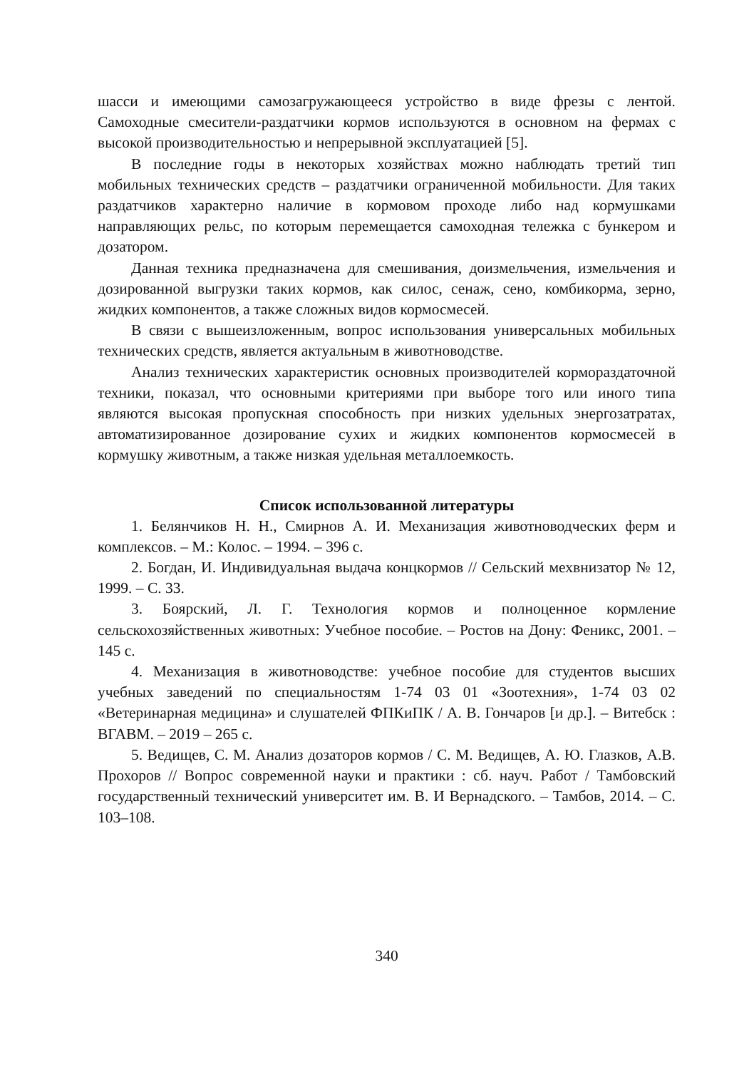шасси и имеющими самозагружающееся устройство в виде фрезы с лентой. Самоходные смесители-раздатчики кормов используются в основном на фермах с высокой производительностью и непрерывной эксплуатацией [5].
В последние годы в некоторых хозяйствах можно наблюдать третий тип мобильных технических средств – раздатчики ограниченной мобильности. Для таких раздатчиков характерно наличие в кормовом проходе либо над кормушками направляющих рельс, по которым перемещается самоходная тележка с бункером и дозатором.
Данная техника предназначена для смешивания, доизмельчения, измельчения и дозированной выгрузки таких кормов, как силос, сенаж, сено, комбикорма, зерно, жидких компонентов, а также сложных видов кормосмесей.
В связи с вышеизложенным, вопрос использования универсальных мобильных технических средств, является актуальным в животноводстве.
Анализ технических характеристик основных производителей кормораздаточной техники, показал, что основными критериями при выборе того или иного типа являются высокая пропускная способность при низких удельных энергозатратах, автоматизированное дозирование сухих и жидких компонентов кормосмесей в кормушку животным, а также низкая удельная металлоемкость.
Список использованной литературы
1. Белянчиков Н. Н., Смирнов А. И. Механизация животноводческих ферм и комплексов. – М.: Колос. – 1994. – 396 с.
2. Богдан, И. Индивидуальная выдача концкормов // Сельский мехвнизатор № 12, 1999. – С. 33.
3. Боярский, Л. Г. Технология кормов и полноценное кормление сельскохозяйственных животных: Учебное пособие. – Ростов на Дону: Феникс, 2001. – 145 с.
4. Механизация в животноводстве: учебное пособие для студентов высших учебных заведений по специальностям 1-74 03 01 «Зоотехния», 1-74 03 02 «Ветеринарная медицина» и слушателей ФПКиПК / А. В. Гончаров [и др.]. – Витебск : ВГАВМ. – 2019 – 265 с.
5. Ведищев, С. М. Анализ дозаторов кормов / С. М. Ведищев, А. Ю. Глазков, А.В. Прохоров // Вопрос современной науки и практики : сб. науч. Работ / Тамбовский государственный технический университет им. В. И Вернадского. – Тамбов, 2014. – С. 103–108.
340